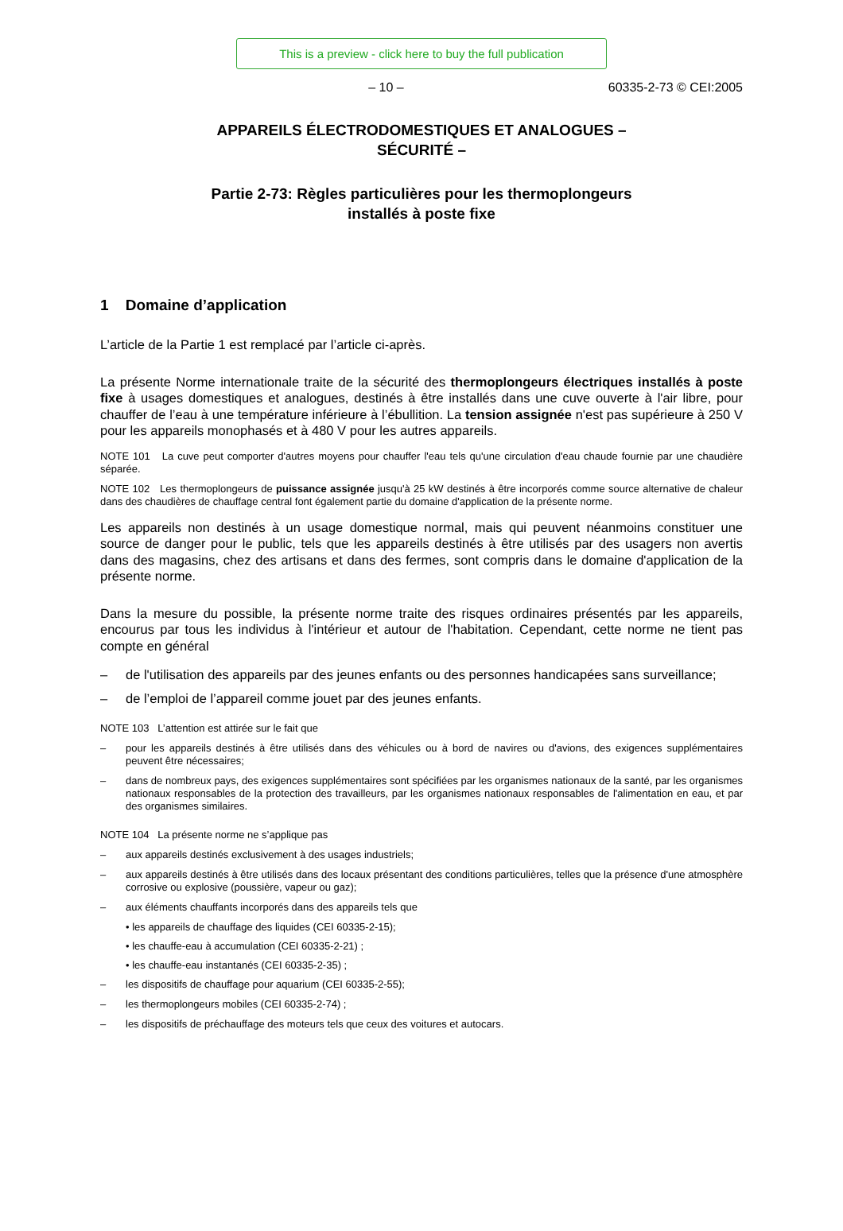This is a preview - click here to buy the full publication
– 10 – 60335-2-73 © CEI:2005
APPAREILS ÉLECTRODOMESTIQUES ET ANALOGUES –
SÉCURITÉ –
Partie 2-73: Règles particulières pour les thermoplongeurs
installés à poste fixe
1 Domaine d’application
L’article de la Partie 1 est remplacé par l’article ci-après.
La présente Norme internationale traite de la sécurité des thermoplongeurs électriques installés à poste fixe à usages domestiques et analogues, destinés à être installés dans une cuve ouverte à l'air libre, pour chauffer de l’eau à une température inférieure à l’ébullition. La tension assignée n'est pas supérieure à 250 V pour les appareils monophasés et à 480 V pour les autres appareils.
NOTE 101 La cuve peut comporter d'autres moyens pour chauffer l'eau tels qu'une circulation d'eau chaude fournie par une chaudière séparée.
NOTE 102 Les thermoplongeurs de puissance assignée jusqu'à 25 kW destinés à être incorporés comme source alternative de chaleur dans des chaudières de chauffage central font également partie du domaine d'application de la présente norme.
Les appareils non destinés à un usage domestique normal, mais qui peuvent néanmoins constituer une source de danger pour le public, tels que les appareils destinés à être utilisés par des usagers non avertis dans des magasins, chez des artisans et dans des fermes, sont compris dans le domaine d'application de la présente norme.
Dans la mesure du possible, la présente norme traite des risques ordinaires présentés par les appareils, encourus par tous les individus à l'intérieur et autour de l'habitation. Cependant, cette norme ne tient pas compte en général
– de l'utilisation des appareils par des jeunes enfants ou des personnes handicapées sans surveillance;
– de l’emploi de l’appareil comme jouet par des jeunes enfants.
NOTE 103 L’attention est attirée sur le fait que
– pour les appareils destinés à être utilisés dans des véhicules ou à bord de navires ou d'avions, des exigences supplémentaires peuvent être nécessaires;
– dans de nombreux pays, des exigences supplémentaires sont spécifiées par les organismes nationaux de la santé, par les organismes nationaux responsables de la protection des travailleurs, par les organismes nationaux responsables de l'alimentation en eau, et par des organismes similaires.
NOTE 104 La présente norme ne s’applique pas
– aux appareils destinés exclusivement à des usages industriels;
– aux appareils destinés à être utilisés dans des locaux présentant des conditions particulières, telles que la présence d'une atmosphère corrosive ou explosive (poussière, vapeur ou gaz);
– aux éléments chauffants incorporés dans des appareils tels que
• les appareils de chauffage des liquides (CEI 60335-2-15);
• les chauffe-eau à accumulation (CEI 60335-2-21) ;
• les chauffe-eau instantanés (CEI 60335-2-35) ;
– les dispositifs de chauffage pour aquarium (CEI 60335-2-55);
– les thermoplongeurs mobiles (CEI 60335-2-74) ;
– les dispositifs de préchauffage des moteurs tels que ceux des voitures et autocars.